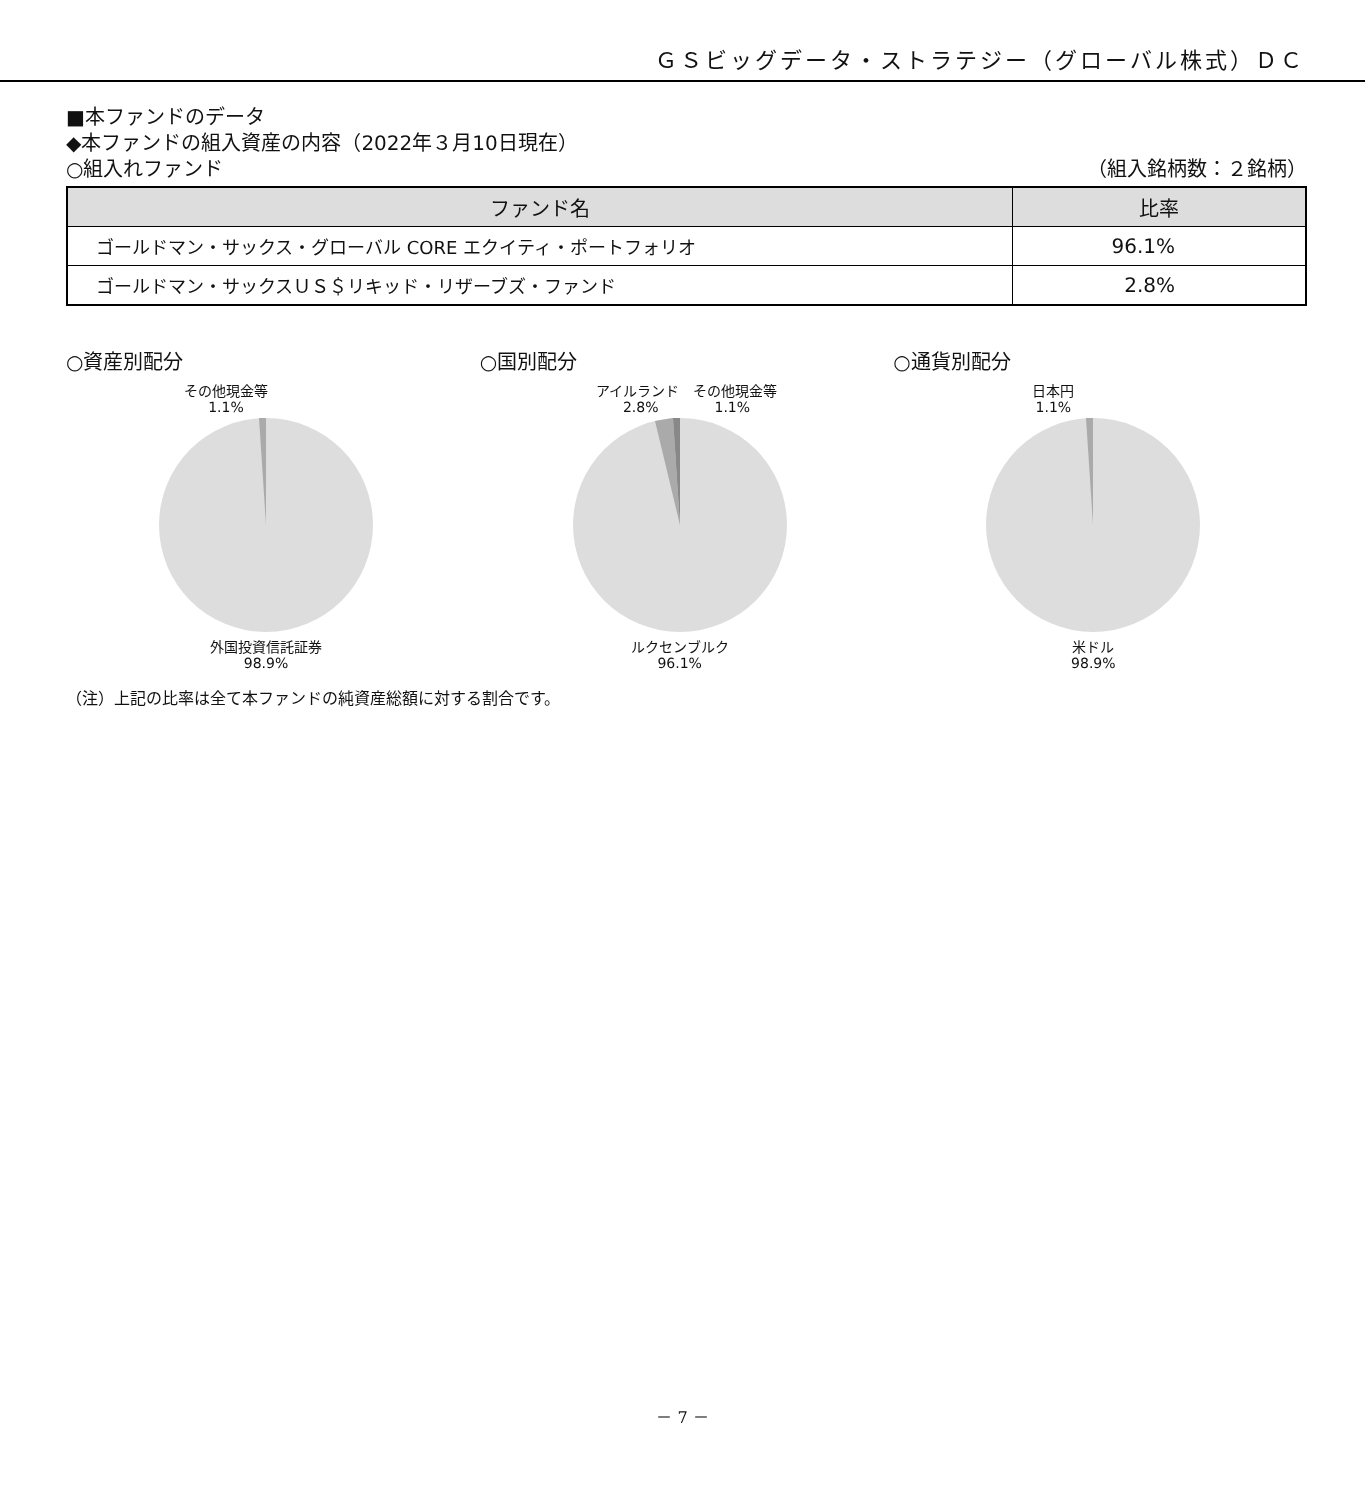ＧＳビッグデータ・ストラテジー（グローバル株式）ＤＣ
■本ファンドのデータ
◆本ファンドの組入資産の内容（2022年３月10日現在）
○組入れファンド （組入銘柄数：２銘柄）
| ファンド名 | 比率 |
| --- | --- |
| ゴールドマン・サックス・グローバル CORE エクイティ・ポートフォリオ | 96.1% |
| ゴールドマン・サックスＵＳ＄リキッド・リザーブズ・ファンド | 2.8% |
○資産別配分
その他現金等
1.1%
外国投資信託証券
98.9%
○国別配分
アイルランド　その他現金等
2.8%　　　　1.1%
ルクセンブルク
96.1%
○通貨別配分
日本円
1.1%
米ドル
98.9%
（注）上記の比率は全て本ファンドの純資産総額に対する割合です。
－ 7 －